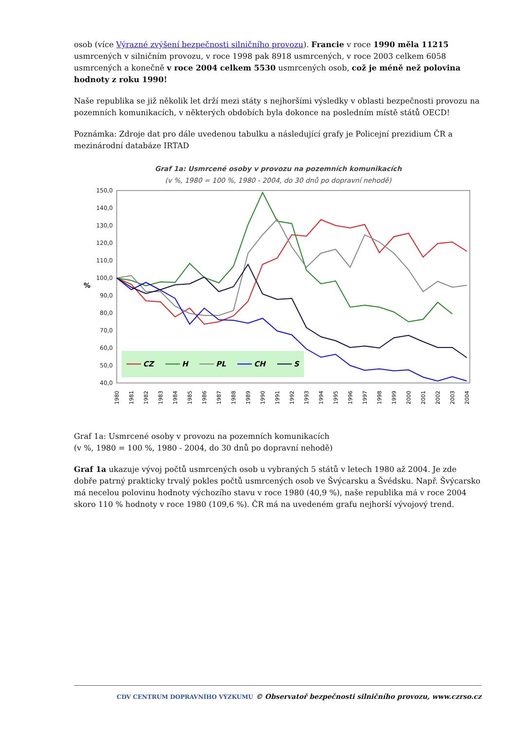osob (více Výrazné zvýšení bezpečnosti silničního provozu). Francie v roce 1990 měla 11215 usmrcených v silničním provozu, v roce 1998 pak 8918 usmrcených, v roce 2003 celkem 6058 usmrcených a konečně v roce 2004 celkem 5530 usmrcených osob, což je méně než polovina hodnoty z roku 1990!
Naše republika se již několik let drží mezi státy s nejhoršími výsledky v oblasti bezpečnosti provozu na pozemních komunikacích, v některých obdobích byla dokonce na posledním místě států OECD!
Poznámka: Zdroje dat pro dále uvedenou tabulku a následující grafy je Policejní prezidium ČR a mezinárodní databáze IRTAD
Graf 1a: Usmrcené osoby v provozu na pozemních komunikacích
(v %, 1980 = 100 %, 1980 - 2004, do 30 dnů po dopravní nehodě)
150,0
140,0
130,0
120,0
110,0
100,0
90,0
80,0
70,0
60,0
50,0
40,0
%
CZ
H
PL
CH
S
1980
1981
1982
1983
1984
1985
1986
1987
1988
1989
1990
1991
1992
1993
1994
1995
1996
1997
1998
1999
2000
2001
2002
2003
2004
Graf 1a: Usmrcené osoby v provozu na pozemních komunikacích
(v %, 1980 = 100 %, 1980 - 2004, do 30 dnů po dopravní nehodě)
Graf 1a ukazuje vývoj počtů usmrcených osob u vybraných 5 států v letech 1980 až 2004. Je zde dobře patrný prakticky trvalý pokles počtů usmrcených osob ve Švýcarsku a Švédsku. Např. Švýcarsko má necelou polovinu hodnoty výchozího stavu v roce 1980 (40,9 %), naše republika má v roce 2004 skoro 110 % hodnoty v roce 1980 (109,6 %). ČR má na uvedeném grafu nejhorší vývojový trend.
CDV CENTRUM DOPRAVNÍHO VÝZKUMU © Observatoř bezpečnosti silničního provozu, www.czrso.cz